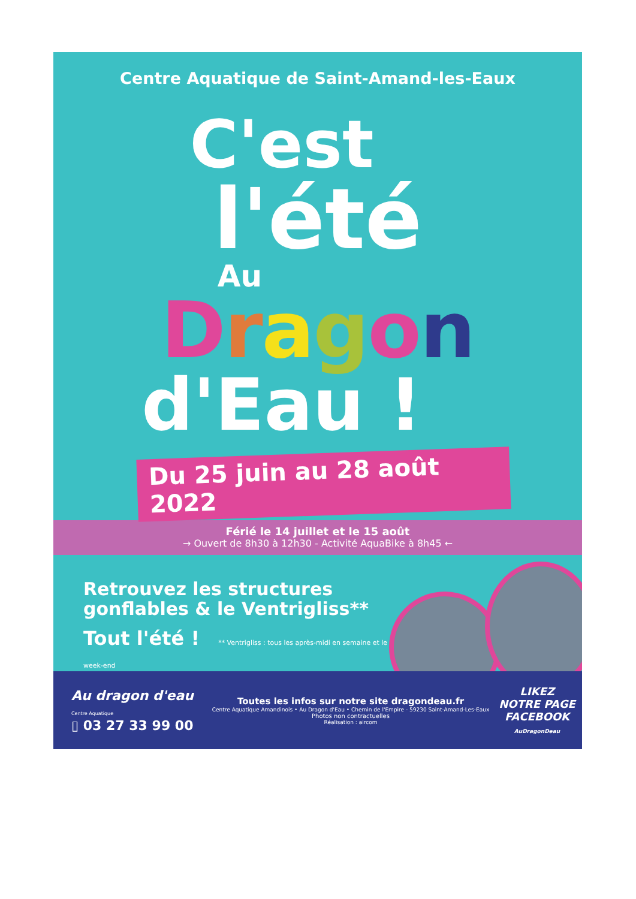Centre Aquatique de Saint-Amand-les-Eaux
C'est
l'été
Au
Dragon
d'Eau !
Du 25 juin au 28 août 2022
Férié le 14 juillet et le 15 août
→ Ouvert de 8h30 à 12h30 - Activité AquaBike à 8h45 ←
Retrouvez les structures
gonflables & le Ventrigliss**
Tout l'été ! ** Ventrigliss : tous les après-midi en semaine et le week-end
Au dragon d'eau
Centre Aquatique
▯ 03 27 33 99 00
Toutes les infos sur notre site dragondeau.fr
Centre Aquatique Amandinois • Au Dragon d'Eau • Chemin de l'Empire - 59230 Saint-Amand-Les-Eaux
Photos non contractuelles
Réalisation : aircom
LIKEZ
NOTRE PAGE
FACEBOOK
AuDragonDeau